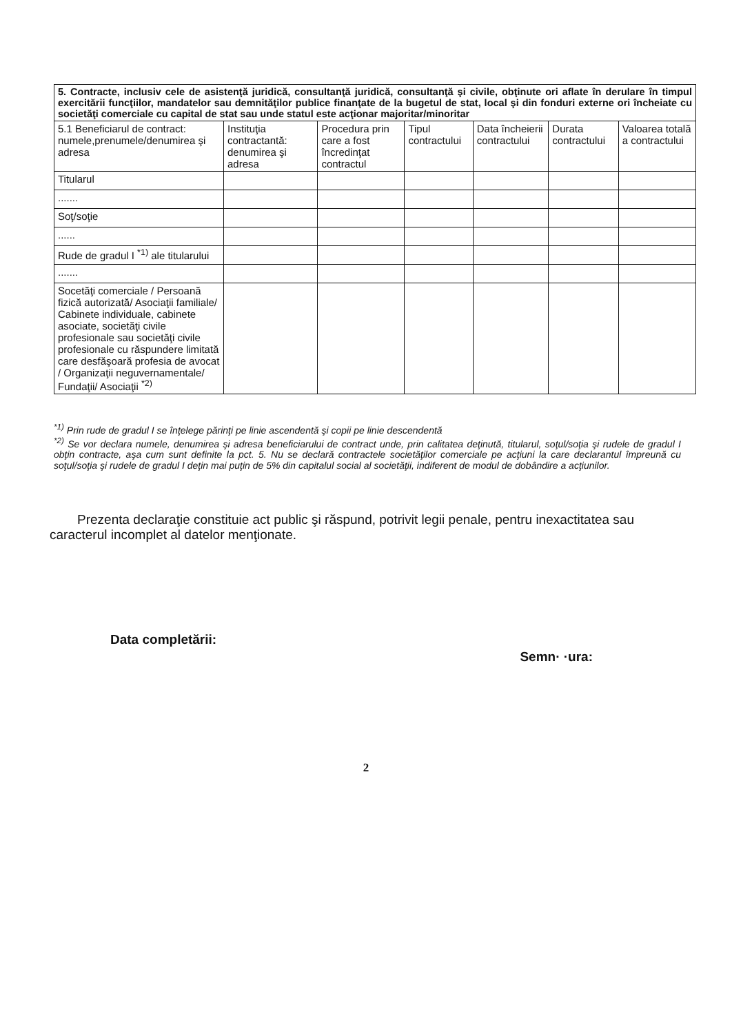| 5. Contracte, inclusiv cele de asistenţă juridică, consultanţă juridică, consultanţă şi civile, obţinute ori aflate în derulare în timpul exercitării funcţiilor, mandatelor sau demnităţilor publice finanţate de la bugetul de stat, local şi din fonduri externe ori încheiate cu societăţi comerciale cu capital de stat sau unde statul este acţionar majoritar/minoritar | | | | | | |
| 5.1 Beneficiarul de contract: numele,prenumele/denumirea şi adresa | Instituţia contractantă: denumirea şi adresa | Procedura prin care a fost încredinţat contractul | Tipul contractului | Data încheierii contractului | Durata contractului | Valoarea totală a contractului |
| Titularul | | | | | | |
| ....... | | | | | | |
| Soţ/soţie | | | | | | |
| ...... | | | | | | |
| Rude de gradul I <sup>*1)</sup> ale titularului | | | | | | |
| ....... | | | | | | |
| Socetăţi comerciale / Persoană fizică autorizată/ Asociaţii familiale/ Cabinete individuale, cabinete asociate, societăţi civile profesionale sau societăţi civile profesionale cu răspundere limitată care desfăşoară profesia de avocat / Organizaţii neguvernamentale/ Fundaţii/ Asociaţii <sup>*2)</sup> | | | | | | |
<sup>*1)</sup> Prin rude de gradul I se înţelege părinţi pe linie ascendentă şi copii pe linie descendentă
<sup>*2)</sup> Se vor declara numele, denumirea şi adresa beneficiarului de contract unde, prin calitatea deţinută, titularul, soţul/soţia şi rudele de gradul I obţin contracte, aşa cum sunt definite la pct. 5. Nu se declară contractele societăţilor comerciale pe acţiuni la care declarantul împreună cu soţul/soţia şi rudele de gradul I deţin mai puţin de 5% din capitalul social al societăţii, indiferent de modul de dobândire a acţiunilor.
Prezenta declaraţie constituie act public şi răspund, potrivit legii penale, pentru inexactitatea sau caracterul incomplet al datelor menţionate.
Data completării: Semn· ·ura:
2